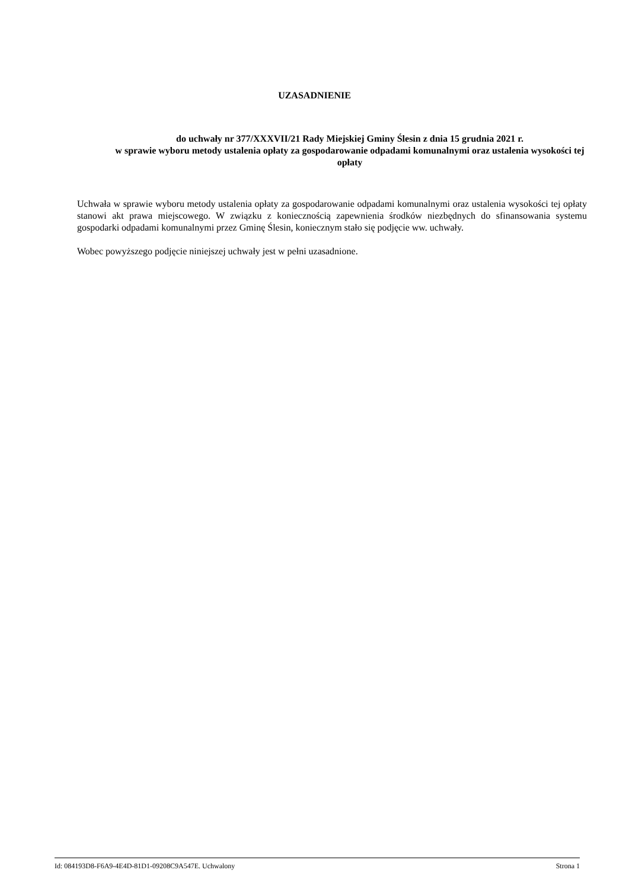UZASADNIENIE
do uchwały nr 377/XXXVII/21 Rady Miejskiej Gminy Ślesin z dnia 15 grudnia 2021 r.
w sprawie wyboru metody ustalenia opłaty za gospodarowanie odpadami komunalnymi oraz ustalenia wysokości tej opłaty
Uchwała w sprawie wyboru metody ustalenia opłaty za gospodarowanie odpadami komunalnymi oraz ustalenia wysokości tej opłaty stanowi akt prawa miejscowego. W związku z koniecznością zapewnienia środków niezbędnych do sfinansowania systemu gospodarki odpadami komunalnymi przez Gminę Ślesin, koniecznym stało się podjęcie ww. uchwały.
Wobec powyższego podjęcie niniejszej uchwały jest w pełni uzasadnione.
Id: 084193D8-F6A9-4E4D-81D1-09208C9A547E. Uchwalony Strona 1